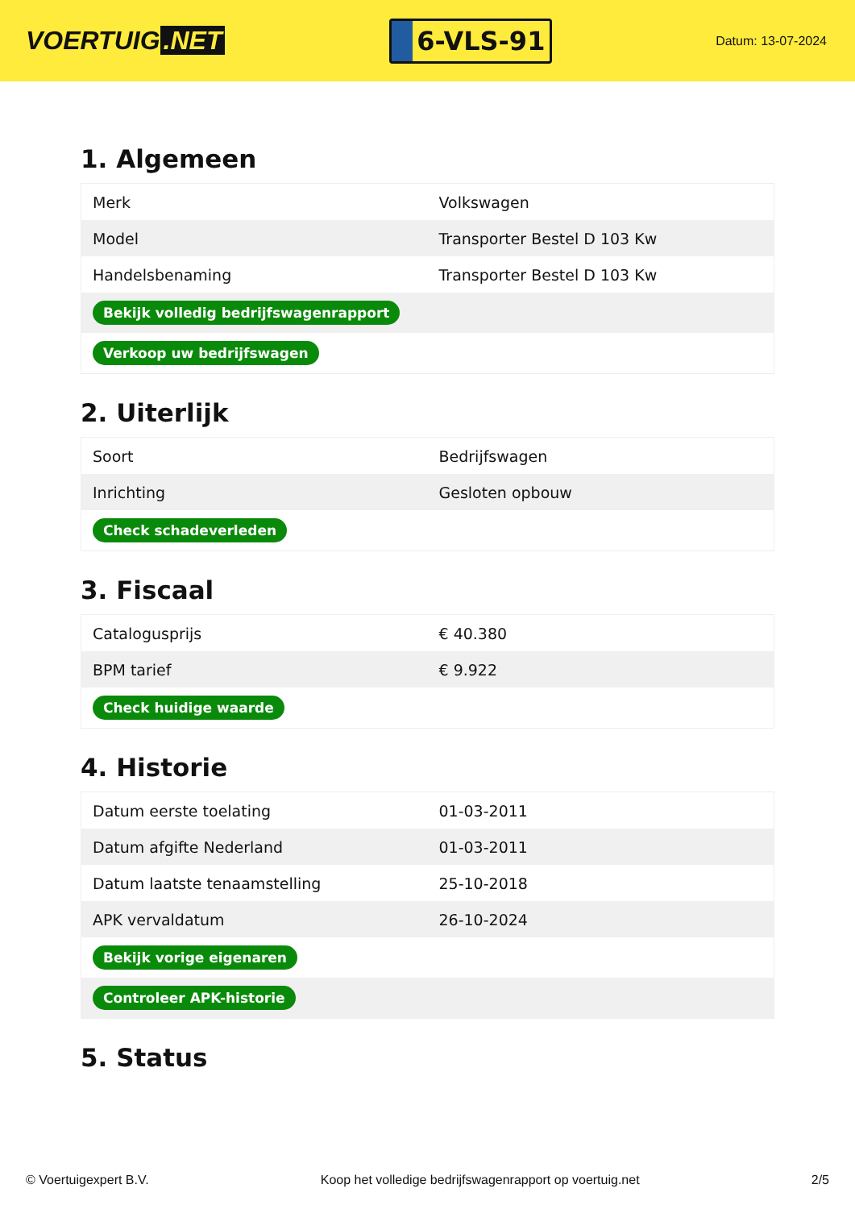VOERTUIG.NET
6-VLS-91
Datum: 13-07-2024
1. Algemeen
| Merk | Volkswagen |
| Model | Transporter Bestel D 103 Kw |
| Handelsbenaming | Transporter Bestel D 103 Kw |
| Bekijk volledig bedrijfswagenrapport | |
| Verkoop uw bedrijfswagen | |
2. Uiterlijk
| Soort | Bedrijfswagen |
| Inrichting | Gesloten opbouw |
| Check schadeverleden | |
3. Fiscaal
| Catalogusprijs | € 40.380 |
| BPM tarief | € 9.922 |
| Check huidige waarde | |
4. Historie
| Datum eerste toelating | 01-03-2011 |
| Datum afgifte Nederland | 01-03-2011 |
| Datum laatste tenaamstelling | 25-10-2018 |
| APK vervaldatum | 26-10-2024 |
| Bekijk vorige eigenaren | |
| Controleer APK-historie | |
5. Status
© Voertuigexpert B.V. Koop het volledige bedrijfswagenrapport op voertuig.net 2/5